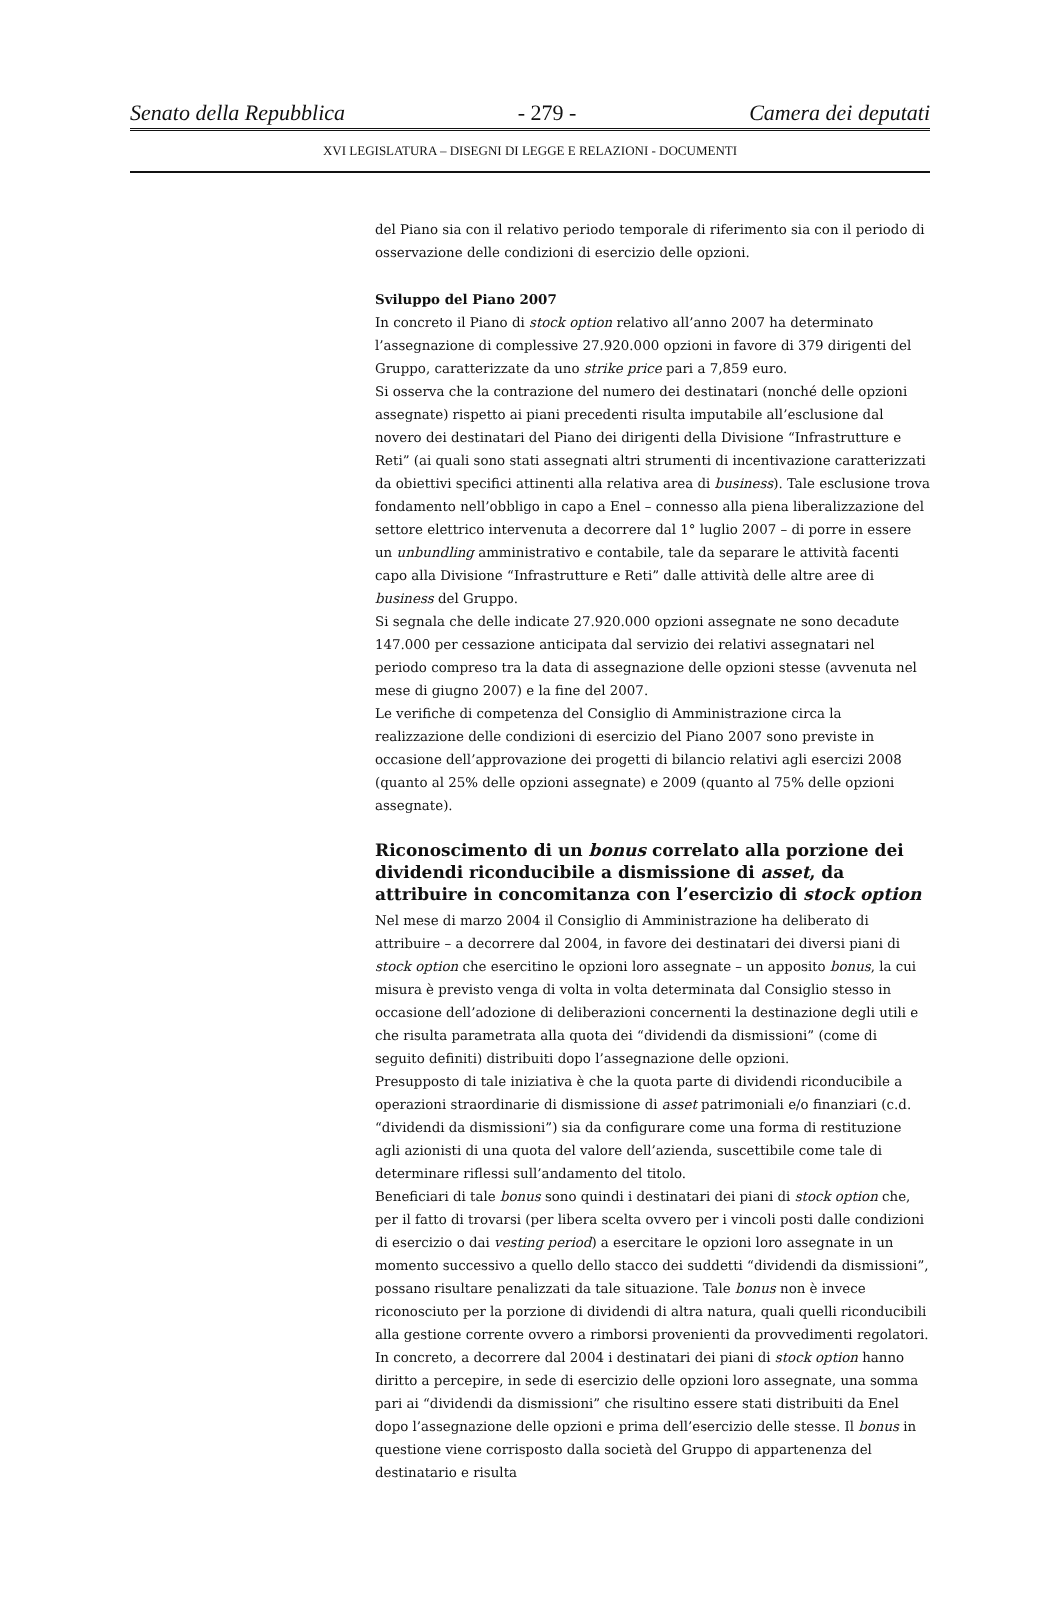Senato della Repubblica - 279 - Camera dei deputati
XVI LEGISLATURA – DISEGNI DI LEGGE E RELAZIONI - DOCUMENTI
del Piano sia con il relativo periodo temporale di riferimento sia con il periodo di osservazione delle condizioni di esercizio delle opzioni.
Sviluppo del Piano 2007
In concreto il Piano di stock option relativo all’anno 2007 ha determinato l’assegnazione di complessive 27.920.000 opzioni in favore di 379 dirigenti del Gruppo, caratterizzate da uno strike price pari a 7,859 euro.
Si osserva che la contrazione del numero dei destinatari (nonché delle opzioni assegnate) rispetto ai piani precedenti risulta imputabile all’esclusione dal novero dei destinatari del Piano dei dirigenti della Divisione “Infrastrutture e Reti” (ai quali sono stati assegnati altri strumenti di incentivazione caratterizzati da obiettivi specifici attinenti alla relativa area di business). Tale esclusione trova fondamento nell’obbligo in capo a Enel – connesso alla piena liberalizzazione del settore elettrico intervenuta a decorrere dal 1° luglio 2007 – di porre in essere un unbundling amministrativo e contabile, tale da separare le attività facenti capo alla Divisione “Infrastrutture e Reti” dalle attività delle altre aree di business del Gruppo.
Si segnala che delle indicate 27.920.000 opzioni assegnate ne sono decadute 147.000 per cessazione anticipata dal servizio dei relativi assegnatari nel periodo compreso tra la data di assegnazione delle opzioni stesse (avvenuta nel mese di giugno 2007) e la fine del 2007.
Le verifiche di competenza del Consiglio di Amministrazione circa la realizzazione delle condizioni di esercizio del Piano 2007 sono previste in occasione dell’approvazione dei progetti di bilancio relativi agli esercizi 2008 (quanto al 25% delle opzioni assegnate) e 2009 (quanto al 75% delle opzioni assegnate).
Riconoscimento di un bonus correlato alla porzione dei dividendi riconducibile a dismissione di asset, da attribuire in concomitanza con l’esercizio di stock option
Nel mese di marzo 2004 il Consiglio di Amministrazione ha deliberato di attribuire – a decorrere dal 2004, in favore dei destinatari dei diversi piani di stock option che esercitino le opzioni loro assegnate – un apposito bonus, la cui misura è previsto venga di volta in volta determinata dal Consiglio stesso in occasione dell’adozione di deliberazioni concernenti la destinazione degli utili e che risulta parametrata alla quota dei “dividendi da dismissioni” (come di seguito definiti) distribuiti dopo l’assegnazione delle opzioni.
Presupposto di tale iniziativa è che la quota parte di dividendi riconducibile a operazioni straordinarie di dismissione di asset patrimoniali e/o finanziari (c.d. “dividendi da dismissioni”) sia da configurare come una forma di restituzione agli azionisti di una quota del valore dell’azienda, suscettibile come tale di determinare riflessi sull’andamento del titolo.
Beneficiari di tale bonus sono quindi i destinatari dei piani di stock option che, per il fatto di trovarsi (per libera scelta ovvero per i vincoli posti dalle condizioni di esercizio o dai vesting period) a esercitare le opzioni loro assegnate in un momento successivo a quello dello stacco dei suddetti “dividendi da dismissioni”, possano risultare penalizzati da tale situazione. Tale bonus non è invece riconosciuto per la porzione di dividendi di altra natura, quali quelli riconducibili alla gestione corrente ovvero a rimborsi provenienti da provvedimenti regolatori.
In concreto, a decorrere dal 2004 i destinatari dei piani di stock option hanno diritto a percepire, in sede di esercizio delle opzioni loro assegnate, una somma pari ai “dividendi da dismissioni” che risultino essere stati distribuiti da Enel dopo l’assegnazione delle opzioni e prima dell’esercizio delle stesse. Il bonus in questione viene corrisposto dalla società del Gruppo di appartenenza del destinatario e risulta